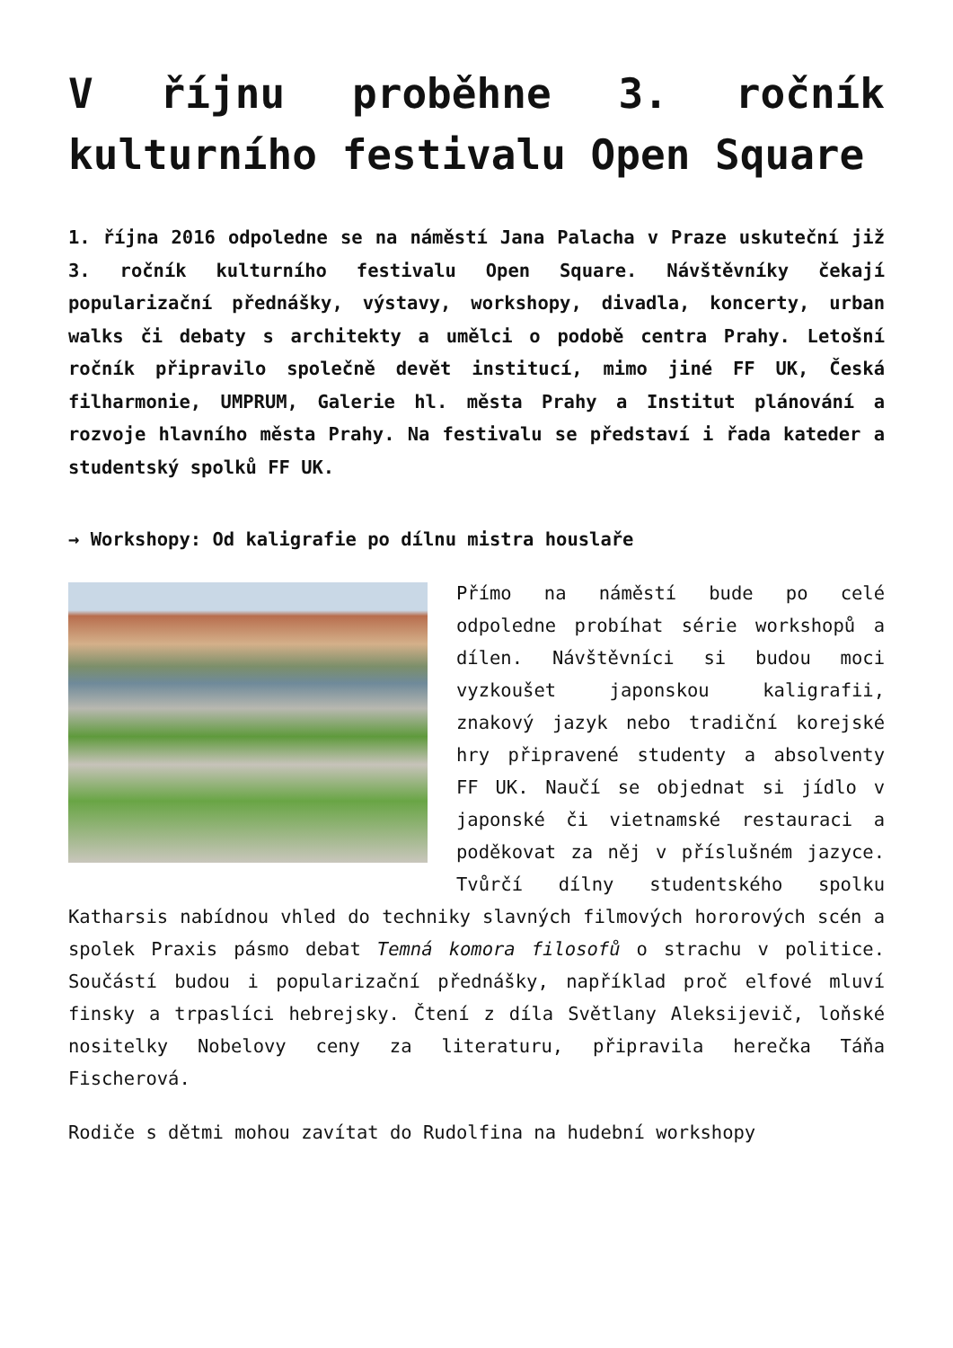V říjnu proběhne 3. ročník kulturního festivalu Open Square
1. října 2016 odpoledne se na náměstí Jana Palacha v Praze uskuteční již 3. ročník kulturního festivalu Open Square. Návštěvníky čekají popularizační přednášky, výstavy, workshopy, divadla, koncerty, urban walks či debaty s architekty a umělci o podobě centra Prahy. Letošní ročník připravilo společně devět institucí, mimo jiné FF UK, Česká filharmonie, UMPRUM, Galerie hl. města Prahy a Institut plánování a rozvoje hlavního města Prahy. Na festivalu se představí i řada kateder a studentský spolků FF UK.
→ Workshopy: Od kaligrafie po dílnu mistra houslaře
Přímo na náměstí bude po celé odpoledne probíhat série workshopů a dílen. Návštěvníci si budou moci vyzkoušet japonskou kaligrafii, znakový jazyk nebo tradiční korejské hry připravené studenty a absolventy FF UK. Naučí se objednat si jídlo v japonské či vietnamské restauraci a poděkovat za něj v příslušném jazyce. Tvůrčí dílny studentského spolku Katharsis nabídnou vhled do techniky slavných filmových hororových scén a spolek Praxis pásmo debat Temná komora filosofů o strachu v politice. Součástí budou i popularizační přednášky, například proč elfové mluví finsky a trpaslíci hebrejsky. Čtení z díla Světlany Aleksijevič, loňské nositelky Nobelovy ceny za literaturu, připravila herečka Táňa Fischerová.
Rodiče s dětmi mohou zavítat do Rudolfina na hudební workshopy